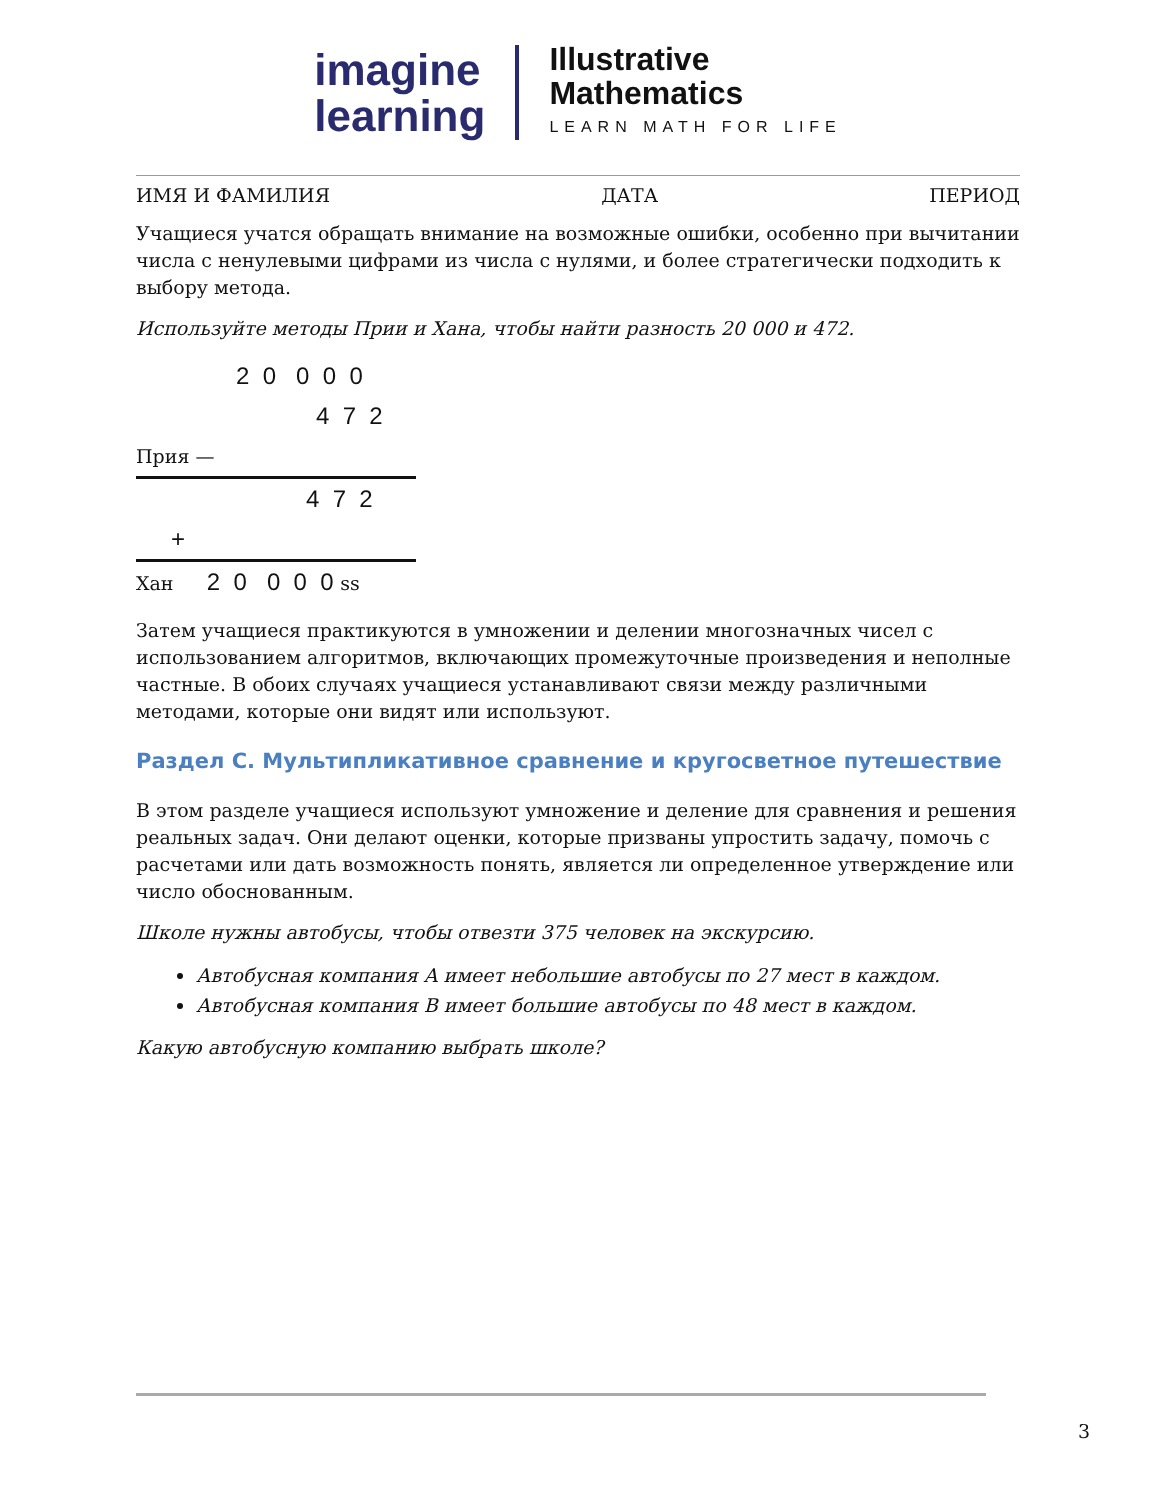imagine
learning
Illustrative
Mathematics
LEARN MATH FOR LIFE
ИМЯ И ФАМИЛИЯ ДАТА ПЕРИОД
Учащиеся учатся обращать внимание на возможные ошибки, особенно при вычитании числа с ненулевыми цифрами из числа с нулями, и более стратегически подходить к выбору метода.
Используйте методы Прии и Хана, чтобы найти разность 20 000 и 472.
2 0 0 0 0
4 7 2
Прия —
4 7 2
+
Хан 2 0 0 0 0 ss
Затем учащиеся практикуются в умножении и делении многозначных чисел с использованием алгоритмов, включающих промежуточные произведения и неполные частные. В обоих случаях учащиеся устанавливают связи между различными методами, которые они видят или используют.
Раздел C. Мультипликативное сравнение и кругосветное путешествие
В этом разделе учащиеся используют умножение и деление для сравнения и решения реальных задач. Они делают оценки, которые призваны упростить задачу, помочь с расчетами или дать возможность понять, является ли определенное утверждение или число обоснованным.
Школе нужны автобусы, чтобы отвезти 375 человек на экскурсию.
Автобусная компания A имеет небольшие автобусы по 27 мест в каждом.
Автобусная компания B имеет большие автобусы по 48 мест в каждом.
Какую автобусную компанию выбрать школе?
3